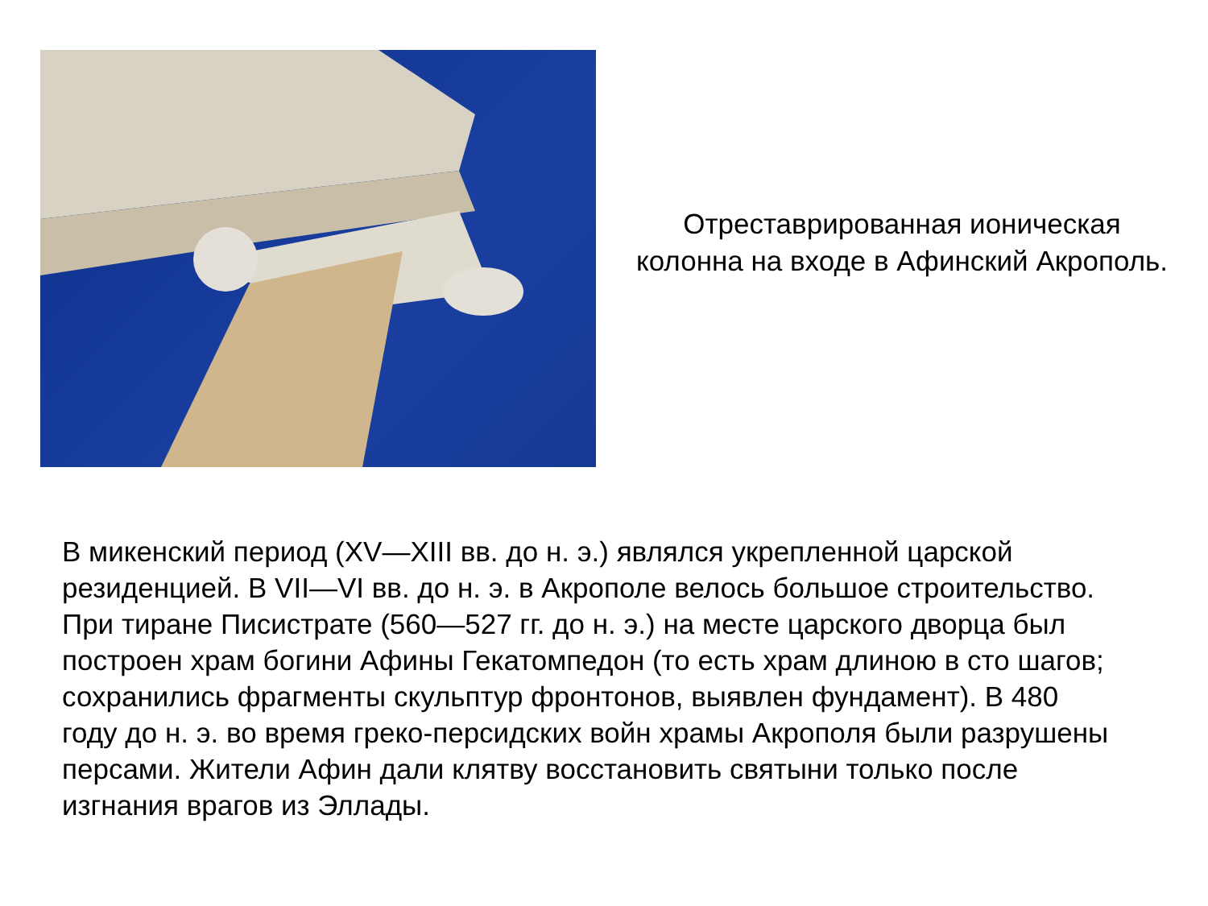Отреставрированная ионическая колонна на входе в Афинский Акрополь.
В микенский период (XV—XIII вв. до н. э.) являлся укрепленной царской резиденцией. В VII—VI вв. до н. э. в Акрополе велось большое строительство. При тиране Писистрате (560—527 гг. до н. э.) на месте царского дворца был построен храм богини Афины Гекатомпедон (то есть храм длиною в сто шагов; сохранились фрагменты скульптур фронтонов, выявлен фундамент). В 480 году до н. э. во время греко-персидских войн храмы Акрополя были разрушены персами. Жители Афин дали клятву восстановить святыни только после изгнания врагов из Эллады.